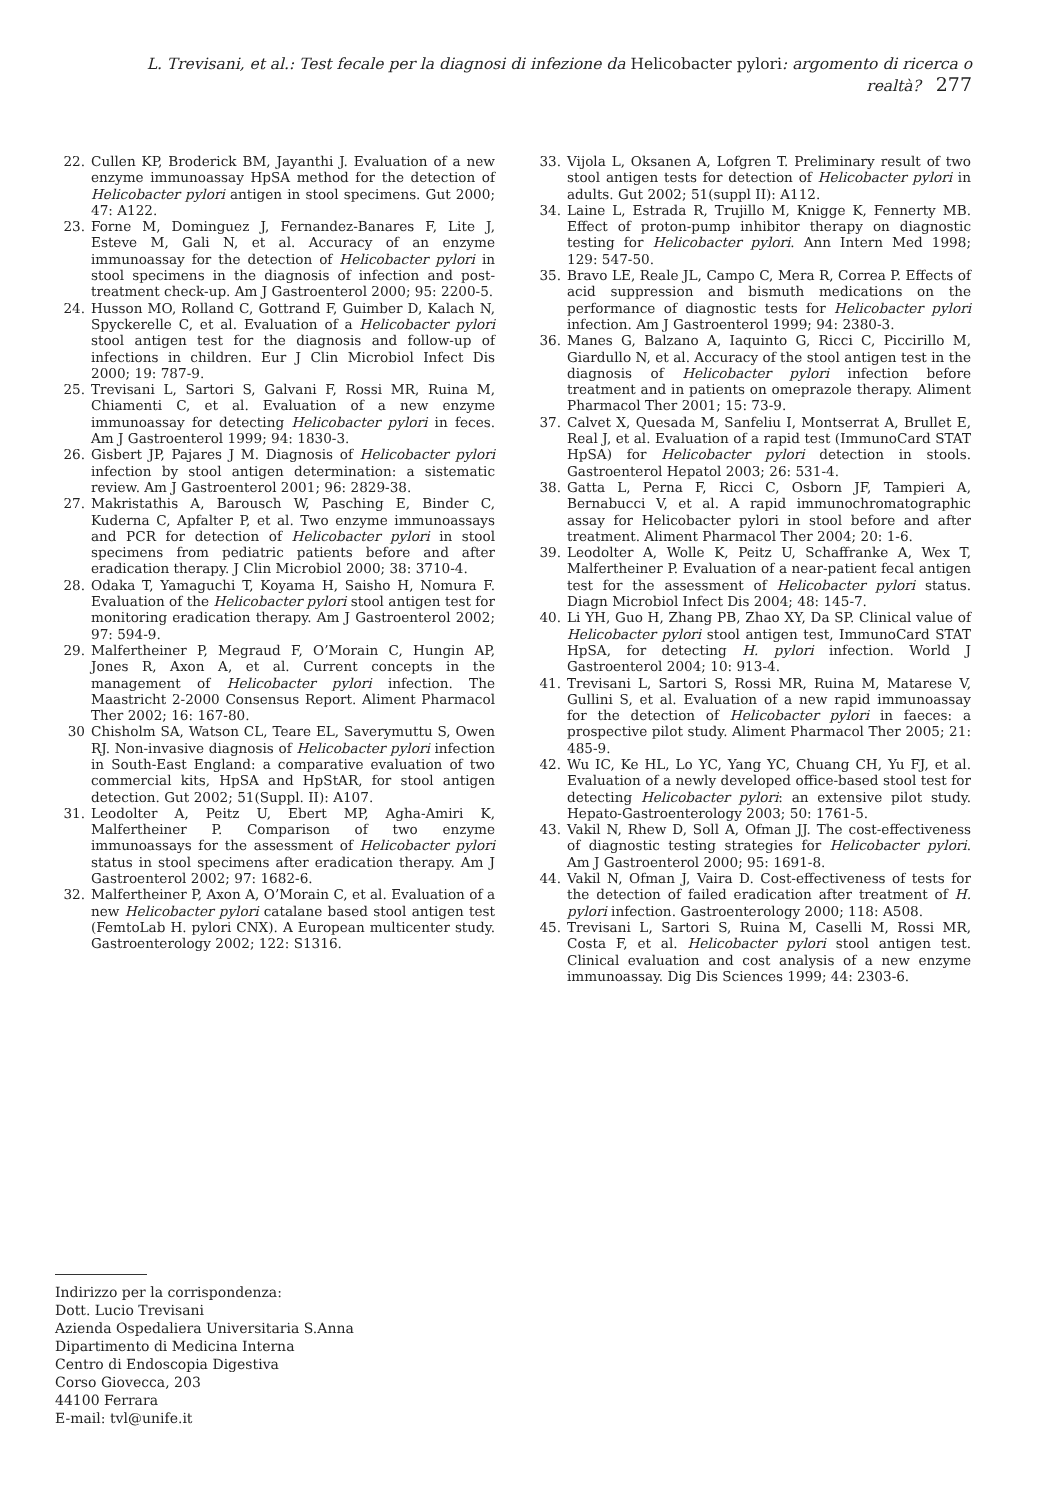L. Trevisani, et al.: Test fecale per la diagnosi di infezione da Helicobacter pylori: argomento di ricerca o realtà? 277
22. Cullen KP, Broderick BM, Jayanthi J. Evaluation of a new enzyme immunoassay HpSA method for the detection of Helicobacter pylori antigen in stool specimens. Gut 2000; 47: A122.
23. Forne M, Dominguez J, Fernandez-Banares F, Lite J, Esteve M, Gali N, et al. Accuracy of an enzyme immunoassay for the detection of Helicobacter pylori in stool specimens in the diagnosis of infection and post-treatment check-up. Am J Gastroenterol 2000; 95: 2200-5.
24. Husson MO, Rolland C, Gottrand F, Guimber D, Kalach N, Spyckerelle C, et al. Evaluation of a Helicobacter pylori stool antigen test for the diagnosis and follow-up of infections in children. Eur J Clin Microbiol Infect Dis 2000; 19: 787-9.
25. Trevisani L, Sartori S, Galvani F, Rossi MR, Ruina M, Chiamenti C, et al. Evaluation of a new enzyme immunoassay for detecting Helicobacter pylori in feces. Am J Gastroenterol 1999; 94: 1830-3.
26. Gisbert JP, Pajares J M. Diagnosis of Helicobacter pylori infection by stool antigen determination: a sistematic review. Am J Gastroenterol 2001; 96: 2829-38.
27. Makristathis A, Barousch W, Pasching E, Binder C, Kuderna C, Apfalter P, et al. Two enzyme immunoassays and PCR for detection of Helicobacter pylori in stool specimens from pediatric patients before and after eradication therapy. J Clin Microbiol 2000; 38: 3710-4.
28. Odaka T, Yamaguchi T, Koyama H, Saisho H, Nomura F. Evaluation of the Helicobacter pylori stool antigen test for monitoring eradication therapy. Am J Gastroenterol 2002; 97: 594-9.
29. Malfertheiner P, Megraud F, O’Morain C, Hungin AP, Jones R, Axon A, et al. Current concepts in the management of Helicobacter pylori infection. The Maastricht 2-2000 Consensus Report. Aliment Pharmacol Ther 2002; 16: 167-80.
30 Chisholm SA, Watson CL, Teare EL, Saverymuttu S, Owen RJ. Non-invasive diagnosis of Helicobacter pylori infection in South-East England: a comparative evaluation of two commercial kits, HpSA and HpStAR, for stool antigen detection. Gut 2002; 51(Suppl. II): A107.
31. Leodolter A, Peitz U, Ebert MP, Agha-Amiri K, Malfertheiner P. Comparison of two enzyme immunoassays for the assessment of Helicobacter pylori status in stool specimens after eradication therapy. Am J Gastroenterol 2002; 97: 1682-6.
32. Malfertheiner P, Axon A, O’Morain C, et al. Evaluation of a new Helicobacter pylori catalane based stool antigen test (FemtoLab H. pylori CNX). A European multicenter study. Gastroenterology 2002; 122: S1316.
33. Vijola L, Oksanen A, Lofgren T. Preliminary result of two stool antigen tests for detection of Helicobacter pylori in adults. Gut 2002; 51(suppl II): A112.
34. Laine L, Estrada R, Trujillo M, Knigge K, Fennerty MB. Effect of proton-pump inhibitor therapy on diagnostic testing for Helicobacter pylori. Ann Intern Med 1998; 129: 547-50.
35. Bravo LE, Reale JL, Campo C, Mera R, Correa P. Effects of acid suppression and bismuth medications on the performance of diagnostic tests for Helicobacter pylori infection. Am J Gastroenterol 1999; 94: 2380-3.
36. Manes G, Balzano A, Iaquinto G, Ricci C, Piccirillo M, Giardullo N, et al. Accuracy of the stool antigen test in the diagnosis of Helicobacter pylori infection before treatment and in patients on omeprazole therapy. Aliment Pharmacol Ther 2001; 15: 73-9.
37. Calvet X, Quesada M, Sanfeliu I, Montserrat A, Brullet E, Real J, et al. Evaluation of a rapid test (ImmunoCard STAT HpSA) for Helicobacter pylori detection in stools. Gastroenterol Hepatol 2003; 26: 531-4.
38. Gatta L, Perna F, Ricci C, Osborn JF, Tampieri A, Bernabucci V, et al. A rapid immunochromatographic assay for Helicobacter pylori in stool before and after treatment. Aliment Pharmacol Ther 2004; 20: 1-6.
39. Leodolter A, Wolle K, Peitz U, Schaffranke A, Wex T, Malfertheiner P. Evaluation of a near-patient fecal antigen test for the assessment of Helicobacter pylori status. Diagn Microbiol Infect Dis 2004; 48: 145-7.
40. Li YH, Guo H, Zhang PB, Zhao XY, Da SP. Clinical value of Helicobacter pylori stool antigen test, ImmunoCard STAT HpSA, for detecting H. pylori infection. World J Gastroenterol 2004; 10: 913-4.
41. Trevisani L, Sartori S, Rossi MR, Ruina M, Matarese V, Gullini S, et al. Evaluation of a new rapid immunoassay for the detection of Helicobacter pylori in faeces: a prospective pilot study. Aliment Pharmacol Ther 2005; 21: 485-9.
42. Wu IC, Ke HL, Lo YC, Yang YC, Chuang CH, Yu FJ, et al. Evaluation of a newly developed office-based stool test for detecting Helicobacter pylori: an extensive pilot study. Hepato-Gastroenterology 2003; 50: 1761-5.
43. Vakil N, Rhew D, Soll A, Ofman JJ. The cost-effectiveness of diagnostic testing strategies for Helicobacter pylori. Am J Gastroenterol 2000; 95: 1691-8.
44. Vakil N, Ofman J, Vaira D. Cost-effectiveness of tests for the detection of failed eradication after treatment of H. pylori infection. Gastroenterology 2000; 118: A508.
45. Trevisani L, Sartori S, Ruina M, Caselli M, Rossi MR, Costa F, et al. Helicobacter pylori stool antigen test. Clinical evaluation and cost analysis of a new enzyme immunoassay. Dig Dis Sciences 1999; 44: 2303-6.
Indirizzo per la corrispondenza:
Dott. Lucio Trevisani
Azienda Ospedaliera Universitaria S.Anna
Dipartimento di Medicina Interna
Centro di Endoscopia Digestiva
Corso Giovecca, 203
44100 Ferrara
E-mail: tvl@unife.it